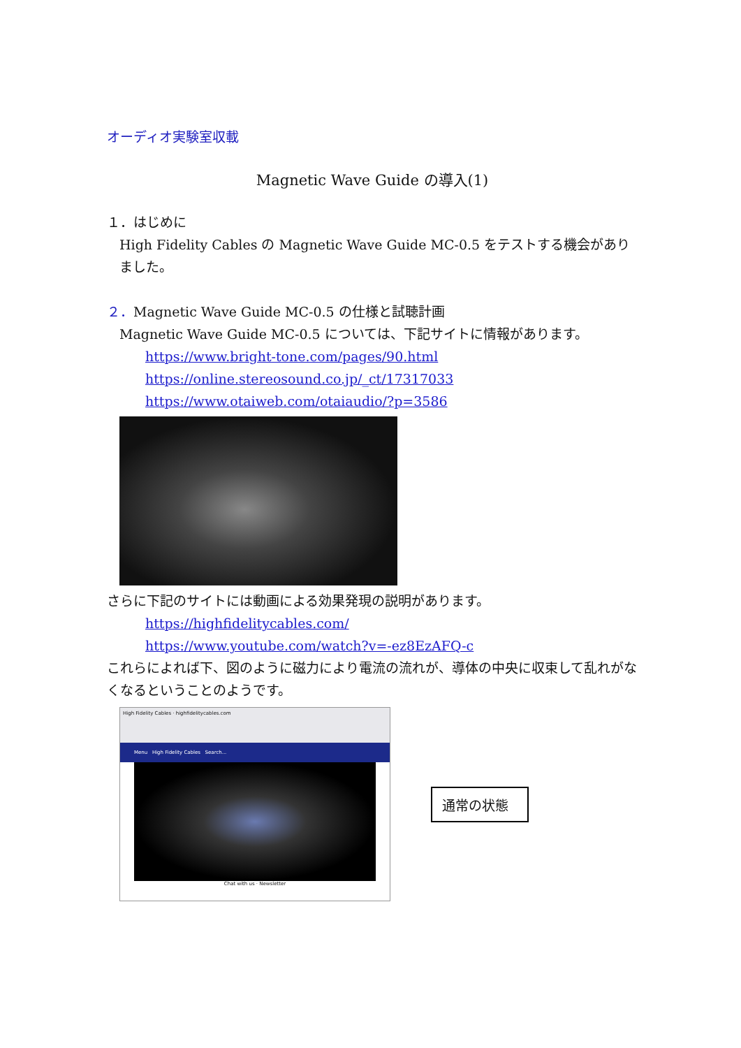オーディオ実験室収載
Magnetic Wave Guide の導入(1)
１．はじめに
High Fidelity Cables の Magnetic Wave Guide MC-0.5 をテストする機会がありました。
２．Magnetic Wave Guide MC-0.5 の仕様と試聴計画
Magnetic Wave Guide MC-0.5 については、下記サイトに情報があります。
https://www.bright-tone.com/pages/90.html
https://online.stereosound.co.jp/_ct/17317033
https://www.otaiweb.com/otaiaudio/?p=3586
さらに下記のサイトには動画による効果発現の説明があります。
https://highfidelitycables.com/
https://www.youtube.com/watch?v=-ez8EzAFQ-c
これらによれば下、図のように磁力により電流の流れが、導体の中央に収束して乱れがなくなるということのようです。
High Fidelity Cables · highfidelitycables.com
Menu High Fidelity Cables Search...
Chat with us · Newsletter
通常の状態